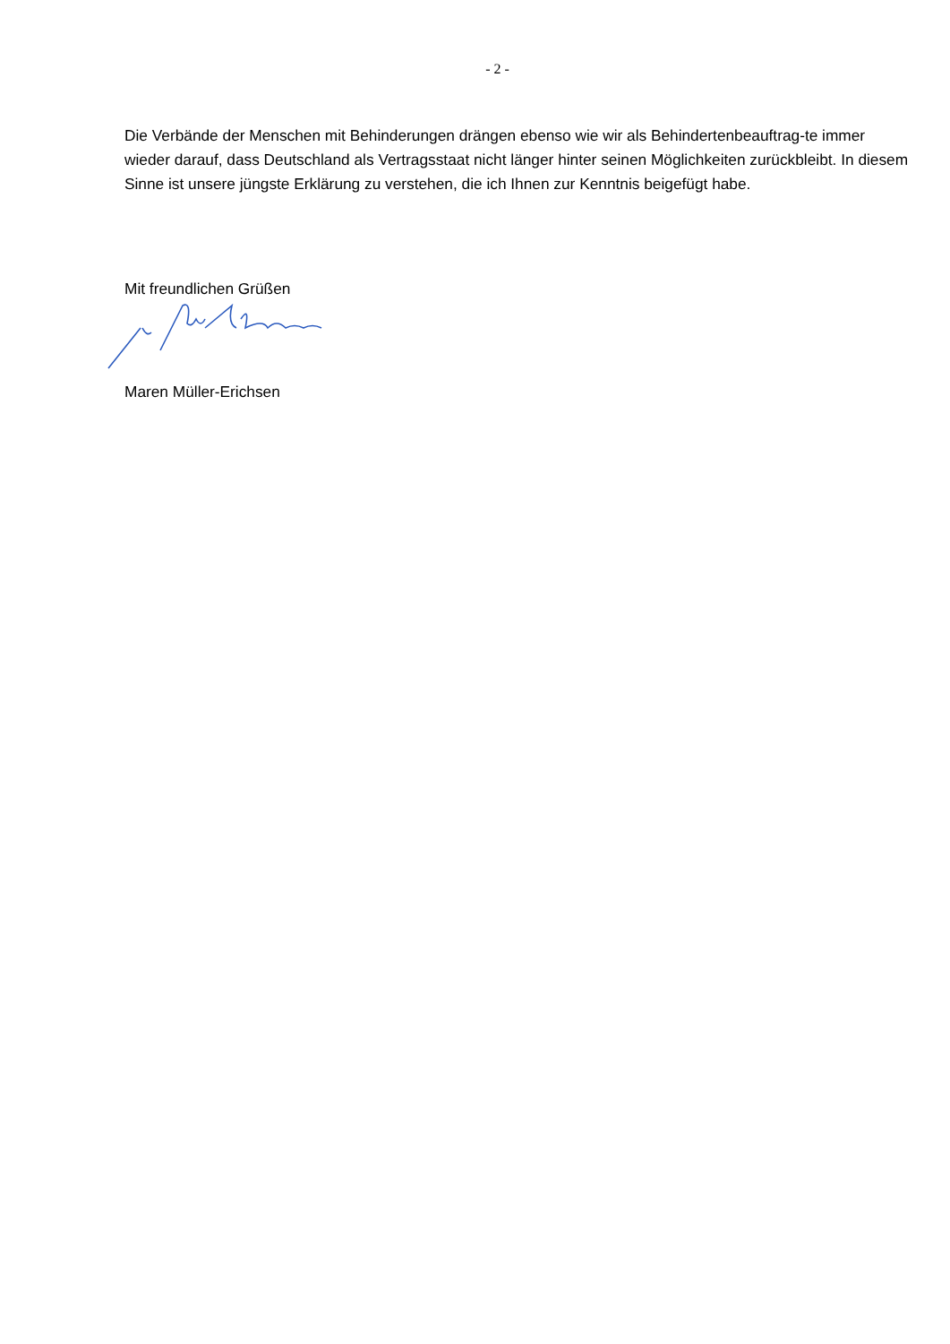- 2 -
Die Verbände der Menschen mit Behinderungen drängen ebenso wie wir als Behindertenbeauftrag-te immer wieder darauf, dass Deutschland als Vertragsstaat nicht länger hinter seinen Möglichkeiten zurückbleibt. In diesem Sinne ist unsere jüngste Erklärung zu verstehen, die ich Ihnen zur Kenntnis beigefügt habe.
Mit freundlichen Grüßen
Maren Müller-Erichsen